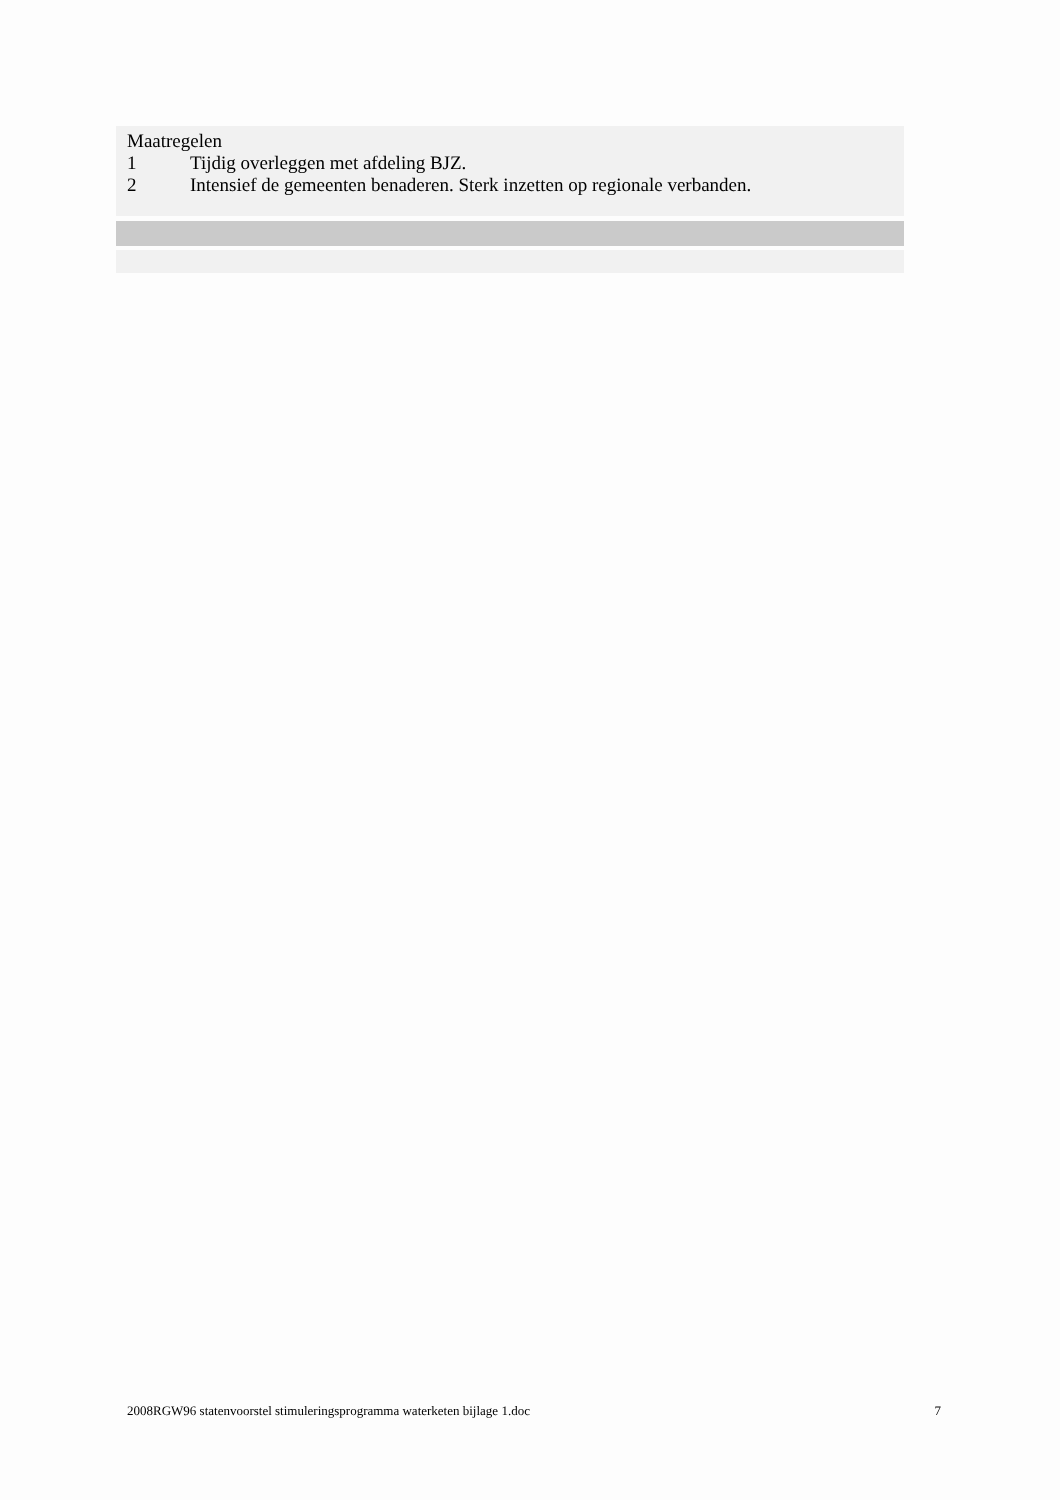Maatregelen
1 Tijdig overleggen met afdeling BJZ.
2 Intensief de gemeenten benaderen. Sterk inzetten op regionale verbanden.
2008RGW96 statenvoorstel stimuleringsprogramma waterketen bijlage 1.doc 7